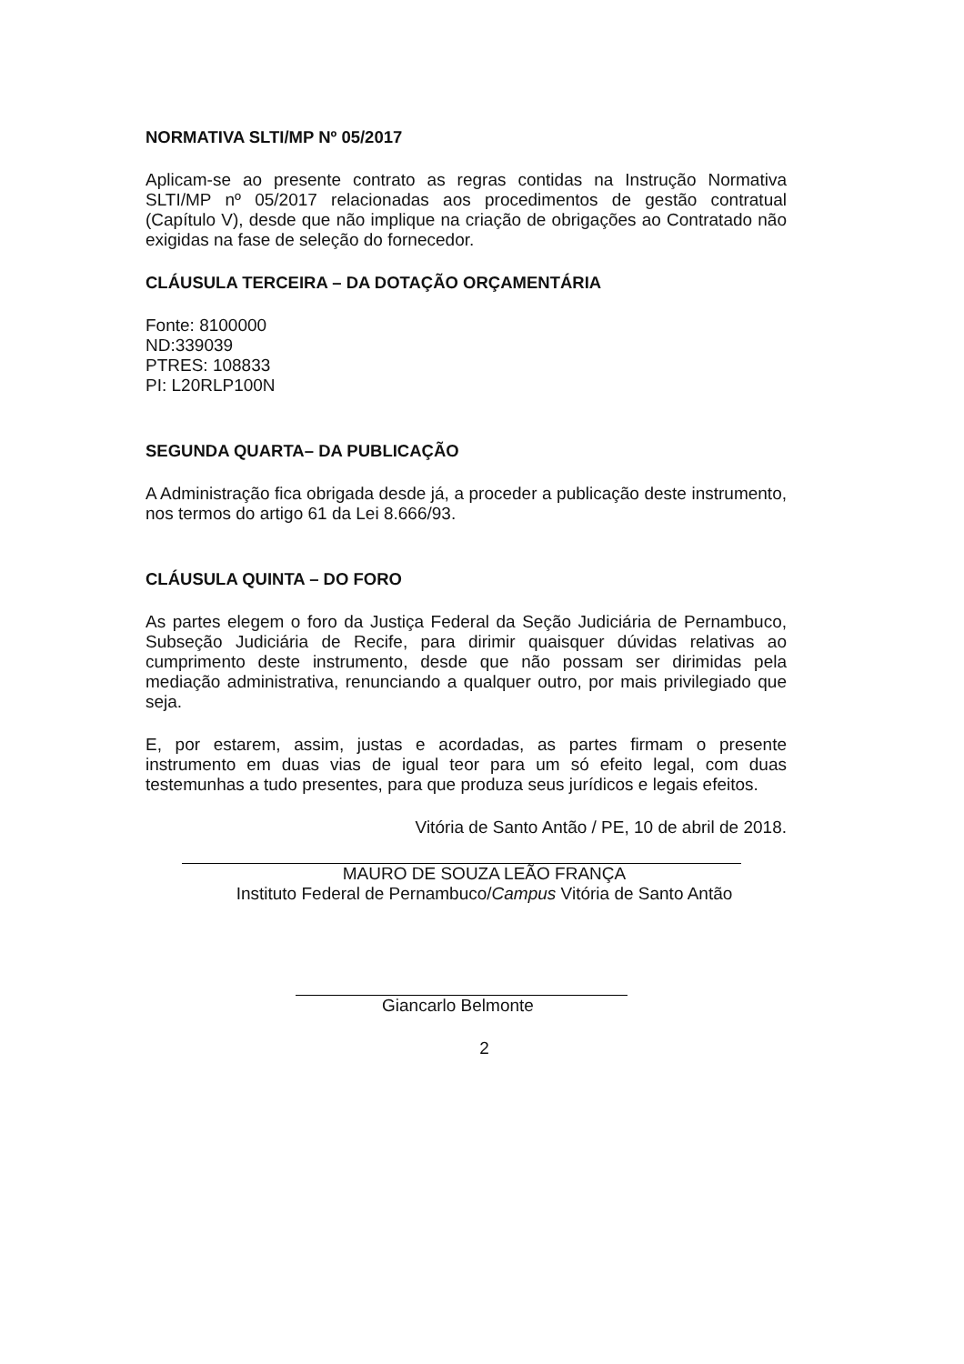NORMATIVA SLTI/MP Nº 05/2017
Aplicam-se ao presente contrato as regras contidas na Instrução Normativa SLTI/MP nº 05/2017 relacionadas aos procedimentos de gestão contratual (Capítulo V), desde que não implique na criação de obrigações ao Contratado não exigidas na fase de seleção do fornecedor.
CLÁUSULA TERCEIRA – DA DOTAÇÃO ORÇAMENTÁRIA
Fonte: 8100000
ND:339039
PTRES: 108833
PI: L20RLP100N
SEGUNDA QUARTA– DA PUBLICAÇÃO
A Administração fica obrigada desde já, a proceder a publicação deste instrumento, nos termos do artigo 61 da Lei 8.666/93.
CLÁUSULA QUINTA – DO FORO
As partes elegem o foro da Justiça Federal da Seção Judiciária de Pernambuco, Subseção Judiciária de Recife, para dirimir quaisquer dúvidas relativas ao cumprimento deste instrumento, desde que não possam ser dirimidas pela mediação administrativa, renunciando a qualquer outro, por mais privilegiado que seja.
E, por estarem, assim, justas e acordadas, as partes firmam o presente instrumento em duas vias de igual teor para um só efeito legal, com duas testemunhas a tudo presentes, para que produza seus jurídicos e legais efeitos.
Vitória de Santo Antão / PE, 10 de abril de 2018.
MAURO DE SOUZA LEÃO FRANÇA
Instituto Federal de Pernambuco/Campus Vitória de Santo Antão
Giancarlo Belmonte
2